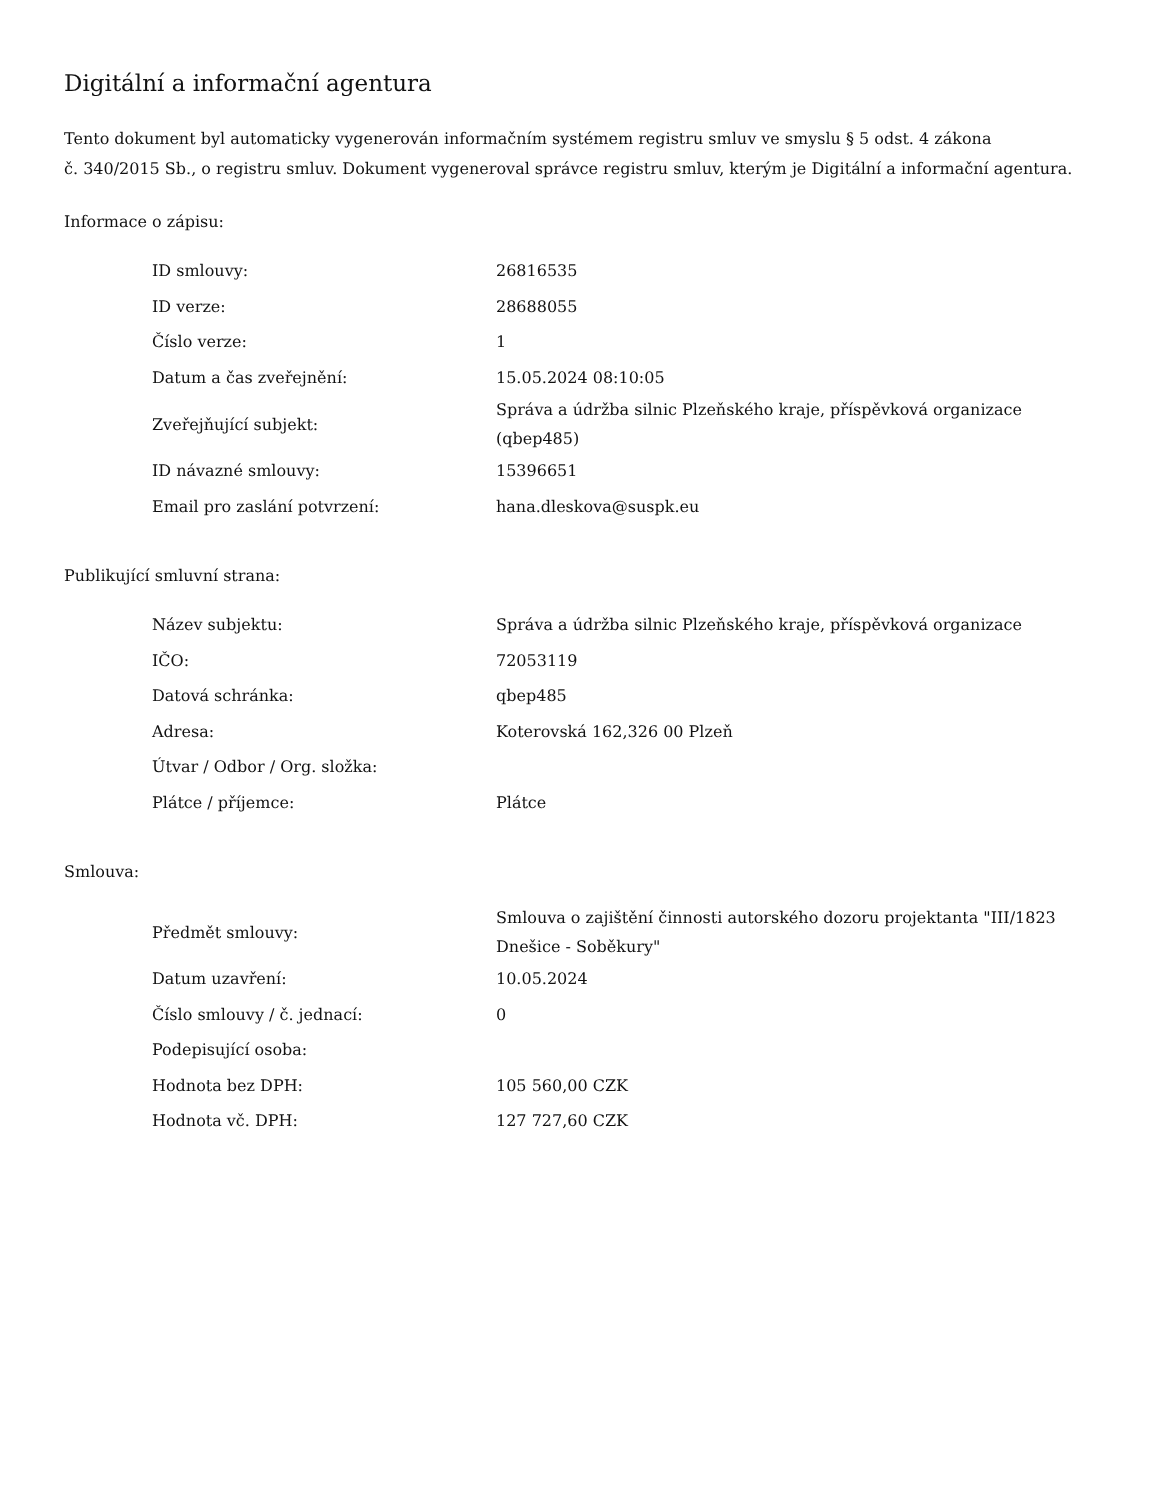Digitální a informační agentura
Tento dokument byl automaticky vygenerován informačním systémem registru smluv ve smyslu § 5 odst. 4 zákona
č. 340/2015 Sb., o registru smluv. Dokument vygeneroval správce registru smluv, kterým je Digitální a informační agentura.
Informace o zápisu:
| ID smlouvy: | 26816535 |
| ID verze: | 28688055 |
| Číslo verze: | 1 |
| Datum a čas zveřejnění: | 15.05.2024 08:10:05 |
| Zveřejňující subjekt: | Správa a údržba silnic Plzeňského kraje, příspěvková organizace (qbep485) |
| ID návazné smlouvy: | 15396651 |
| Email pro zaslání potvrzení: | hana.dleskova@suspk.eu |
Publikující smluvní strana:
| Název subjektu: | Správa a údržba silnic Plzeňského kraje, příspěvková organizace |
| IČO: | 72053119 |
| Datová schránka: | qbep485 |
| Adresa: | Koterovská 162,326 00 Plzeň |
| Útvar / Odbor / Org. složka: | |
| Plátce / příjemce: | Plátce |
Smlouva:
| Předmět smlouvy: | Smlouva o zajištění činnosti autorského dozoru projektanta "III/1823 Dnešice - Soběkury" |
| Datum uzavření: | 10.05.2024 |
| Číslo smlouvy / č. jednací: | 0 |
| Podepisující osoba: | |
| Hodnota bez DPH: | 105 560,00 CZK |
| Hodnota vč. DPH: | 127 727,60 CZK |